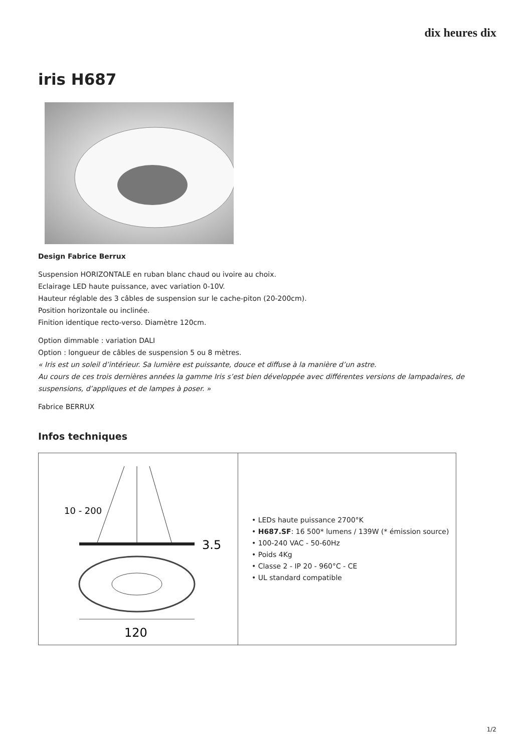dix heures dix
iris H687
Design Fabrice Berrux
Suspension HORIZONTALE en ruban blanc chaud ou ivoire au choix.
Eclairage LED haute puissance, avec variation 0-10V.
Hauteur réglable des 3 câbles de suspension sur le cache-piton (20-200cm).
Position horizontale ou inclinée.
Finition identique recto-verso. Diamètre 120cm.
Option dimmable : variation DALI
Option : longueur de câbles de suspension 5 ou 8 mètres.
« Iris est un soleil d’intérieur. Sa lumière est puissante, douce et diffuse à la manière d’un astre.
Au cours de ces trois dernières années la gamme Iris s’est bien développée avec différentes versions de lampadaires, de suspensions, d’appliques et de lampes à poser. »
Fabrice BERRUX
Infos techniques
| 10 - 200 3.5 120 | • LEDs haute puissance 2700°K • H687.SF : 16 500* lumens / 139W (* émission source) • 100-240 VAC - 50-60Hz • Poids 4Kg • Classe 2 - IP 20 - 960°C - CE • UL standard compatible |
1/2